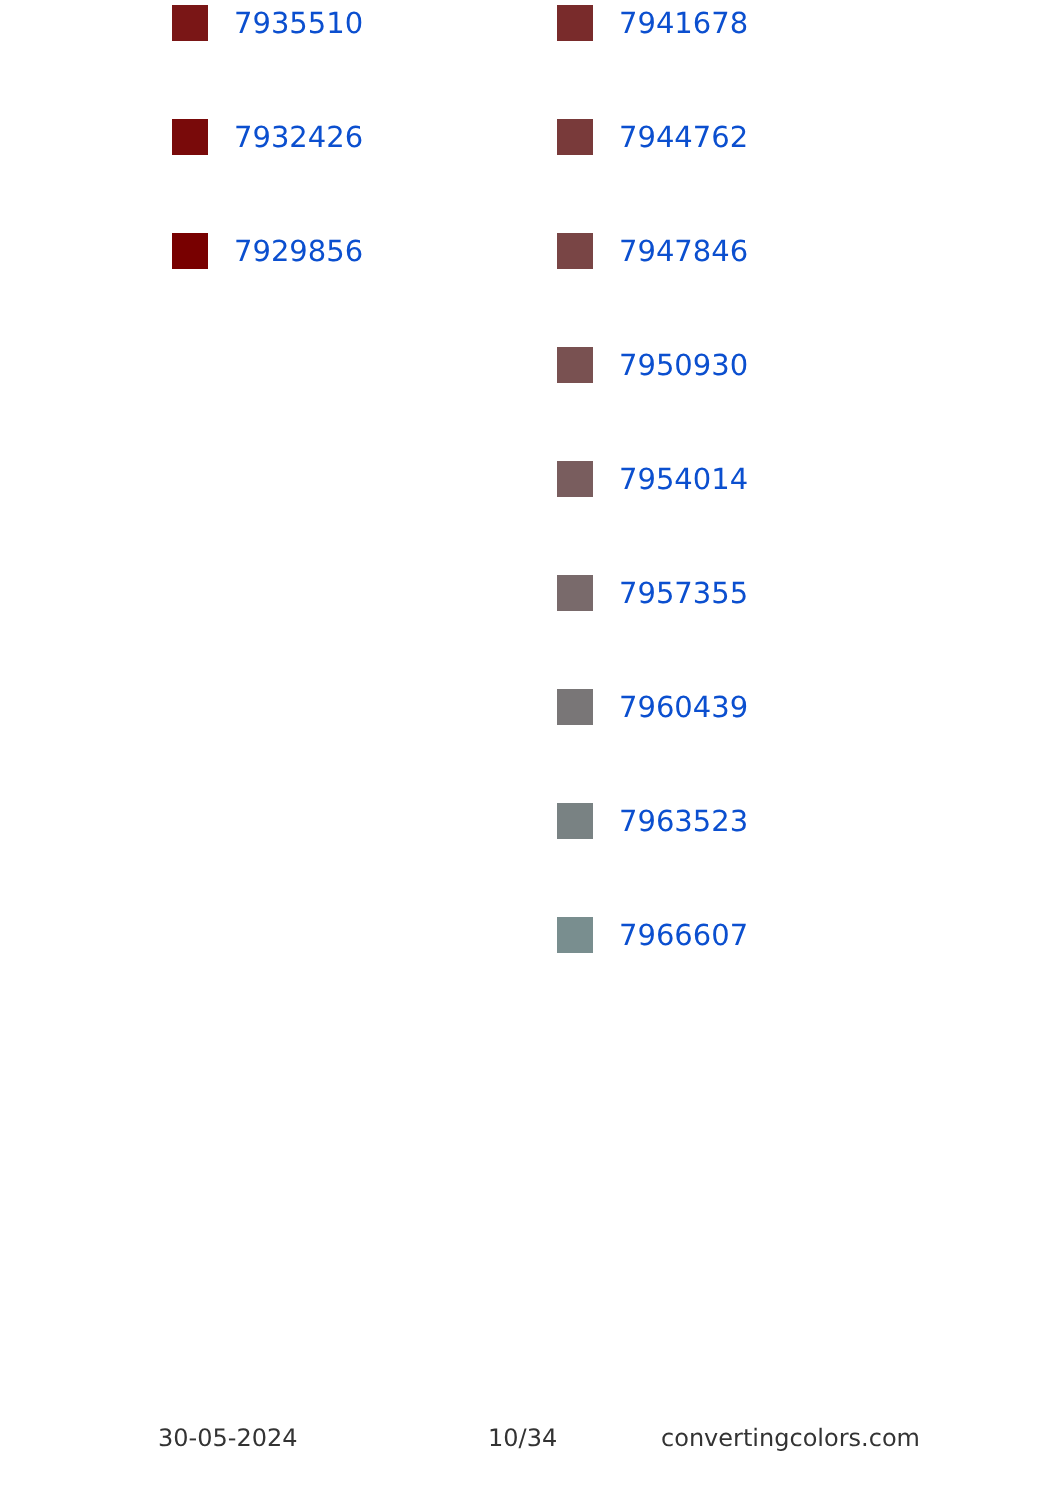7935510
7932426
7929856
7941678
7944762
7947846
7950930
7954014
7957355
7960439
7963523
7966607
30-05-2024 10/34 convertingcolors.com